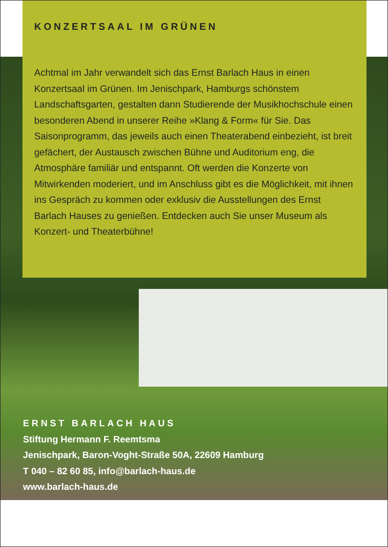KONZERTSAAL IM GRÜNEN
Achtmal im Jahr verwandelt sich das Ernst Barlach Haus in einen Konzertsaal im Grünen. Im Jenischpark, Hamburgs schönstem Landschaftsgarten, gestalten dann Studierende der Musikhochschule einen besonderen Abend in unserer Reihe »Klang & Form« für Sie. Das Saisonprogramm, das jeweils auch einen Theaterabend einbezieht, ist breit gefächert, der Austausch zwischen Bühne und Auditorium eng, die Atmosphäre familiär und entspannt. Oft werden die Konzerte von Mitwirkenden moderiert, und im Anschluss gibt es die Möglichkeit, mit ihnen ins Gespräch zu kommen oder exklusiv die Ausstellungen des Ernst Barlach Hauses zu genießen. Entdecken auch Sie unser Museum als Konzert- und Theaterbühne!
ERNST BARLACH HAUS
Stiftung Hermann F. Reemtsma
Jenischpark, Baron-Voght-Straße 50A, 22609 Hamburg
T 040 – 82 60 85, info@barlach-haus.de
www.barlach-haus.de